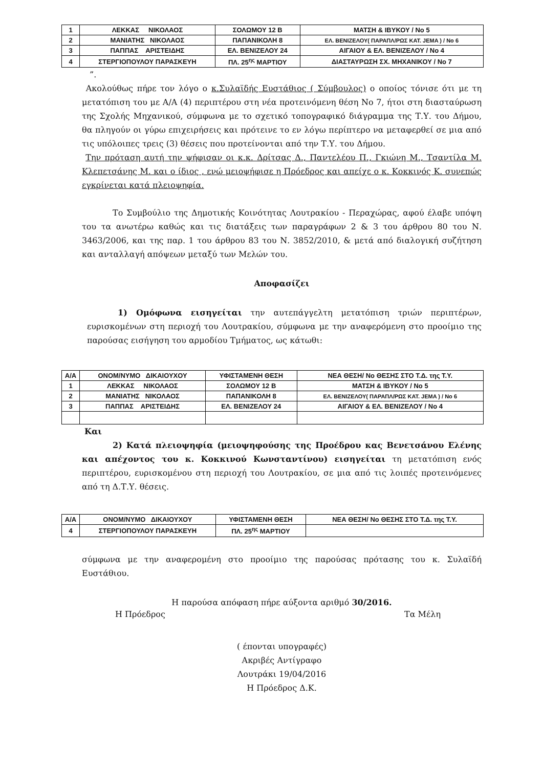| 1 | ΛΕΚΚΑΣ ΝΙΚΟΛΑΟΣ | ΣΟΛΩΜΟΥ 12 Β | ΜΑΤΣΗ & ΙΒΥΚΟΥ / Νο 5 |
| 2 | ΜΑΝΙΑΤΗΣ ΝΙΚΟΛΑΟΣ | ΠΑΠΑΝΙΚΟΛΗ 8 | ΕΛ. ΒΕΝΙΖΕΛΟΥ( ΠΑΡΑΠΛ/ΡΩΣ ΚΑΤ. JEMA ) / Νο 6 |
| 3 | ΠΑΠΠΑΣ ΑΡΙΣΤΕΙΔΗΣ | ΕΛ. ΒΕΝΙΖΕΛΟΥ 24 | ΑΙΓΑΙΟΥ & ΕΛ. ΒΕΝΙΖΕΛΟΥ / Νο 4 |
| 4 | ΣΤΕΡΓΙΟΠΟΥΛΟΥ ΠΑΡΑΣΚΕΥΗ | ΠΛ. 25<sup>ης</sup> ΜΑΡΤΙΟΥ | ΔΙΑΣΤΑΥΡΩΣΗ ΣΧ. ΜΗΧΑΝΙΚΟΥ / Νο 7 |
”.
Ακολούθως πήρε τον λόγο ο κ.Συλαϊδής Ευστάθιος ( Σύμβουλος) ο οποίος τόνισε ότι με τη μετατόπιση του με Α/Α (4) περιπτέρου στη νέα προτεινόμενη θέση Νο 7, ήτοι στη διασταύρωση της Σχολής Μηχανικού, σύμφωνα με το σχετικό τοπογραφικό διάγραμμα της Τ.Υ. του Δήμου, θα πληγούν οι γύρω επιχειρήσεις και πρότεινε το εν λόγω περίπτερο να μεταφερθεί σε μια από τις υπόλοιπες τρεις (3) θέσεις που προτείνονται από την Τ.Υ. του Δήμου.
Την πρόταση αυτή την ψήφισαν οι κ.κ. Δρίτσας Δ., Παντελέου Π., Γκιώνη Μ., Τσαντίλα Μ. Κλεπετσάνης Μ. και ο ίδιος , ενώ μειοψήφισε η Πρόεδρος και απείχε ο κ. Κοκκινός Κ. συνεπώς εγκρίνεται κατά πλειοψηφία.
Το Συμβούλιο της Δημοτικής Κοινότητας Λουτρακίου - Περαχώρας, αφού έλαβε υπόψη του τα ανωτέρω καθώς και τις διατάξεις των παραγράφων 2 & 3 του άρθρου 80 του Ν. 3463/2006, και της παρ. 1 του άρθρου 83 του Ν. 3852/2010, & μετά από διαλογική συζήτηση και ανταλλαγή απόψεων μεταξύ των Μελών του.
Αποφασίζει
1) Ομόφωνα εισηγείται την αυτεπάγγελτη μετατόπιση τριών περιπτέρων, ευρισκομένων στη περιοχή του Λουτρακίου, σύμφωνα με την αναφερόμενη στο προοίμιο της παρούσας εισήγηση του αρμοδίου Τμήματος, ως κάτωθι:
| Α/Α | ΟΝΟΜ/ΝΥΜΟ ΔΙΚΑΙΟΥΧΟΥ | ΥΦΙΣΤΑΜΕΝΗ ΘΕΣΗ | ΝΕΑ ΘΕΣΗ/ Νο ΘΕΣΗΣ ΣΤΟ Τ.Δ. της Τ.Υ. |
| 1 | ΛΕΚΚΑΣ ΝΙΚΟΛΑΟΣ | ΣΟΛΩΜΟΥ 12 Β | ΜΑΤΣΗ & ΙΒΥΚΟΥ / Νο 5 |
| 2 | ΜΑΝΙΑΤΗΣ ΝΙΚΟΛΑΟΣ | ΠΑΠΑΝΙΚΟΛΗ 8 | ΕΛ. ΒΕΝΙΖΕΛΟΥ( ΠΑΡΑΠΛ/ΡΩΣ ΚΑΤ. JEMA ) / Νο 6 |
| 3 | ΠΑΠΠΑΣ ΑΡΙΣΤΕΙΔΗΣ | ΕΛ. ΒΕΝΙΖΕΛΟΥ 24 | ΑΙΓΑΙΟΥ & ΕΛ. ΒΕΝΙΖΕΛΟΥ / Νο 4 |
Και
2) Κατά πλειοψηφία (μειοψηφούσης της Προέδρου κας Βενετσάνου Ελένης και απέχοντος του κ. Κοκκινού Κωνσταντίνου) εισηγείται τη μετατόπιση ενός περιπτέρου, ευρισκομένου στη περιοχή του Λουτρακίου, σε μια από τις λοιπές προτεινόμενες από τη Δ.Τ.Υ. θέσεις.
| Α/Α | ΟΝΟΜ/ΝΥΜΟ ΔΙΚΑΙΟΥΧΟΥ | ΥΦΙΣΤΑΜΕΝΗ ΘΕΣΗ | ΝΕΑ ΘΕΣΗ/ Νο ΘΕΣΗΣ ΣΤΟ Τ.Δ. της Τ.Υ. |
| 4 | ΣΤΕΡΓΙΟΠΟΥΛΟΥ ΠΑΡΑΣΚΕΥΗ | ΠΛ. 25<sup>ης</sup> ΜΑΡΤΙΟΥ | |
σύμφωνα με την αναφερομένη στο προοίμιο της παρούσας πρότασης του κ. Συλαϊδή Ευστάθιου.
Η παρούσα απόφαση πήρε αύξοντα αριθμό 30/2016.
Η Πρόεδρος Τα Μέλη
( έπονται υπογραφές)
Ακριβές Αντίγραφο
Λουτράκι 19/04/2016
Η Πρόεδρος Δ.Κ.